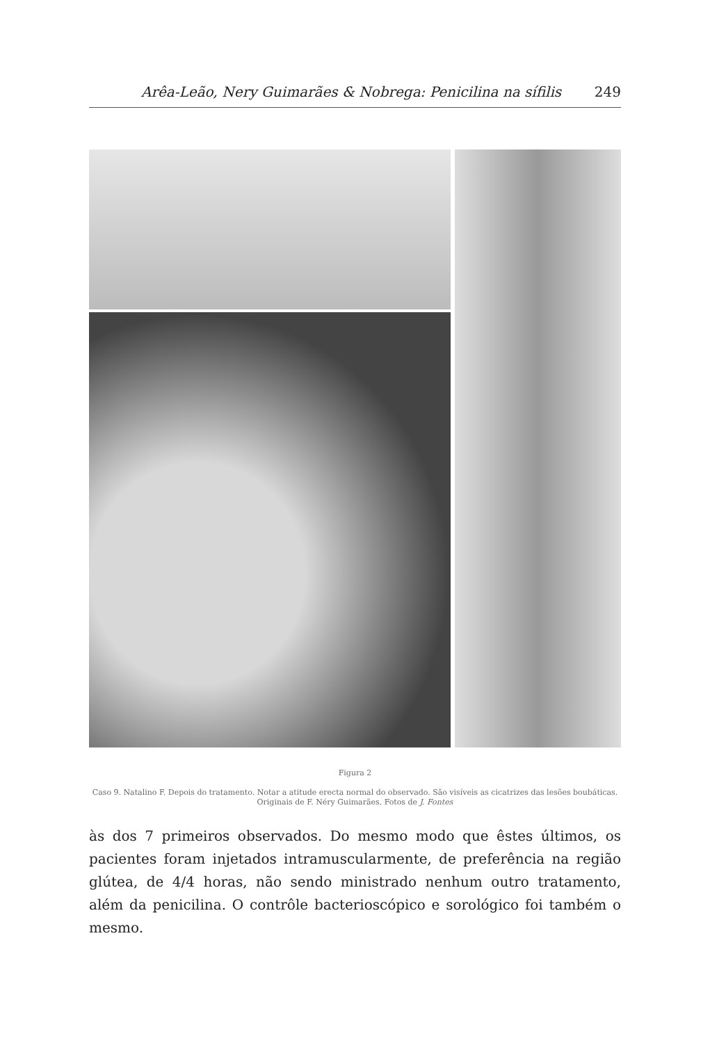Arêa-Leão, Nery Guimarães & Nobrega: Penicilina na sífilis 249
Figura 2
Caso 9. Natalino F. Depois do tratamento. Notar a atitude erecta normal do observado. São visíveis as cicatrizes das lesões boubáticas. Originais de F. Néry Guimarães. Fotos de J. Fontes
às dos 7 primeiros observados. Do mesmo modo que êstes últimos, os pacientes foram injetados intramuscularmente, de preferência na região glútea, de 4/4 horas, não sendo ministrado nenhum outro tratamento, além da penicilina. O contrôle bacterioscópico e sorológico foi também o mesmo.